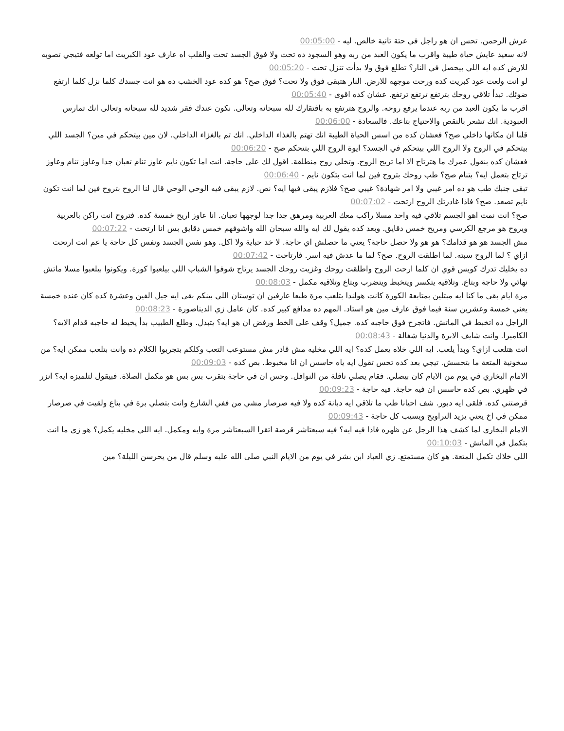عرش الرحمن. تحس ان هو راجل في حتة تانية خالص. ليه - 00:05:00
لانه سعيد عايش حياة طيبة واقرب ما يكون العبد من ربه وهو السجود ده تحت ولا فوق الجسد تحت والقلب اه عارف عود الكبريت اما تولعه فتيجي تصوبه للارض كده ايه اللي بيحصل في النار؟ تطلع فوق ولا بدأت تنزل تحت - 00:05:20
لو انت ولعت عود كبريت كده ورحت موجهه للارض. النار هتبقى فوق ولا تحت؟ فوق صح؟ هو كده عود الخشب ده هو انت جسدك كلما نزل كلما ارتفع ضوئك. تبدأ تلاقي روحك بترتفع ترتفع ترتفع. عشان كده اقوى - 00:05:40
اقرب ما يكون العبد من ربه عندما يرفع روحه. والروح هترتفع به بافتقارك لله سبحانه وتعالى. نكون عندك فقر شديد لله سبحانه وتعالى انك تمارس العبودية. انك تشعر بالنقص والاحتياج بتاعك. فالسعادة - 00:06:00
قلنا ان مكانها داخلي صح؟ فعشان كده من اسس الحياة الطيبة انك تهتم بالغذاء الداخلي. انك تم بالغزاء الداخلي. لان مين بيتحكم في مين؟ الجسد اللي بيتحكم في الروح ولا الروح اللي بيتحكم في الجسد؟ ايوة الروح اللي بتتحكم صح - 00:06:20
فعشان كده بنقول عمرك ما هترتاح الا اما تريح الروح. وتخلي روح منطلقة. اقول لك على حاجة. انت اما تكون نايم عاوز تنام تعبان جدا وعاوز تنام وعاوز ترتاح بتعمل ايه؟ بتنام صح؟ طب روحك بتروح فين لما انت بتكون نايم - 00:06:40
تبقى جنبك طب هو ده امر غيبي ولا امر شهادة؟ غيبي صح؟ فلازم يبقى فيها ايه؟ نص. لازم يبقى فيه الوحي الوحي قال لنا الروح بتروح فين لما انت تكون نايم تصعد. صح؟ فاذا غادرتك الروح ارتحت - 00:07:02
صح؟ انت نمت اهو الجسم تلاقي فيه واحد مسلا راكب معك العربية ومرهق جدا جدا لوجهها تعبان. انا عاوز اريح خمسة كده. فتروح انت راكن بالعربية ويروح هو مرجع الكرسي ومريح خمس دقايق. وبعد كده يقول لك ايه والله سبحان الله واشوفهم خمس دقايق بس انا ارتحت - 00:07:22
مش الجسد هو هو قدامك؟ هو هو ولا حصل حاجة؟ يعني ما حصلش اي حاجة. لا خد حباية ولا اكل. وهو نفس الجسد ونفس كل حاجة يا عم انت ارتحت ازاي ؟ لما الروح سبته. لما اطلقت الروح. صح؟ لما ما عدش فيه اسر. فارتاحت - 00:07:42
ده يخليك تدرك كويس قوي ان كلما ارحت الروح واطلقت روحك وغزيت روحك الجسد يرتاح شوفوا الشباب اللي بيلعبوا كورة. ويكونوا بيلعبوا مسلا ماتش نهائي ولا حاجة وبتاع. وتلاقيه يتكسر ويتخبط ويتضرب وبتاع وتلاقيه مكمل - 00:08:03
مرة ايام بقى ما كنا ايه مبتلين بمتابعة الكورة كانت هولندا بتلعب مرة طبعا عارفين ان توستان اللي بينكم بقى ايه جيل الفين وعشرة كده كان عنده خمسة يعني خمسة وعشرين سنة فيما فوق عارف مين هو استاد. المهم ده مدافع كبير كده. كان عامل زي الديناصورة - 00:08:23
الراجل ده اتخبط في الماتش. فاتجرح فوق حاجبه كده. جميل؟ وقف على الخط ورفض ان هو ايه؟ يتبدل. وطلع الطبيب بدأ يخيط له حاجبه قدام الايه؟ الكاميرا. وانت شايف الابرة والدنيا شغالة - 00:08:43
انت هتلعب ازاي؟ وبدأ يلعب. ايه اللي خلاه يعمل كده؟ ايه اللي مخليه مش قادر مش مستوعب التعب وكلكم بتجربوا الكلام ده وانت بتلعب ممكن ايه؟ من سخونية المتعة ما بتحسش. تيجي بعد كده تحس تقول ايه ياه حاسس ان انا مخبوط. بص كده - 00:09:03
الامام البخاري في يوم من الايام كان بيصلي. فقام يصلي نافلة من النوافل. وحس ان في حاجة بتقرب بس بس هو مكمل الصلاة. فبيقول لتلميزه ايه؟ انزر في ظهري. بص كده حاسس ان فيه حاجة. فيه حاجة - 00:09:23
قرصتني كده. فلقى ايه دبور. شف احيانا طب ما تلاقي ايه دبانة كده ولا فيه صرصار مشي من ففي الشارع وانت بتصلي برة في بتاع ولقيت في صرصار ممكن في اخ يعني يزيد التراويح ويسيب كل حاجة - 00:09:43
الامام البخاري لما كشف هذا الرجل عن ظهره فاذا فيه ايه؟ فيه سبعتاشر قرصة اتقرا السبعتاشر مرة وايه ومكمل. ايه اللي مخليه يكمل؟ هو زي ما انت بتكمل في الماتش - 00:10:03
اللي خلاك تكمل المتعة. هو كان مستمتع. زي العباد ابن بشر في يوم من الايام النبي صلى الله عليه وسلم قال من يحرسن الليلة؟ مين